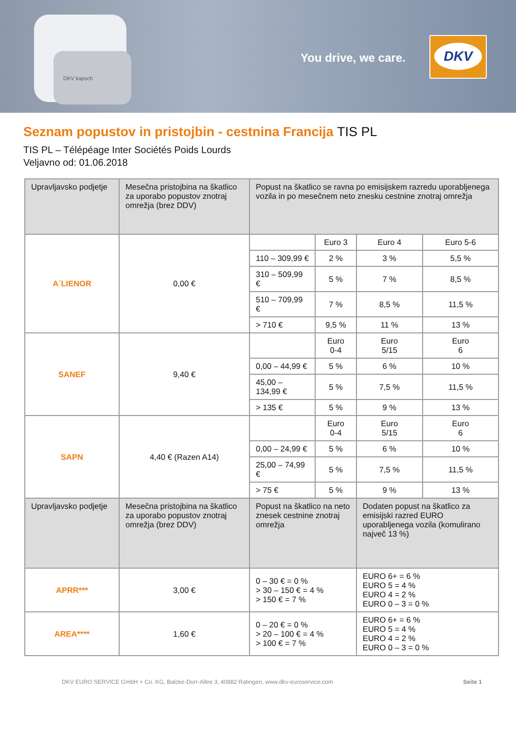DKV kapsch You drive, we care.
DKV
Seznam popustov in pristojbin - cestnina Francija TIS PL
TIS PL – Télépéage Inter Sociétés Poids Lourds
Veljavno od: 01.06.2018
| Upravljavsko podjetje | Mesečna pristojbina na škatlico za uporabo popustov znotraj omrežja (brez DDV) | Popust na škatlico se ravna po emisijskem razredu uporabljenega vozila in po mesečnem neto znesku cestnine znotraj omrežja | | | |
| --- | --- | --- | --- | --- | --- |
| A´LIENOR | 0,00 € | | Euro 3 | Euro 4 | Euro 5-6 |
| | | 110 – 309,99 € | 2 % | 3 % | 5,5 % |
| | | 310 – 509,99 € | 5 % | 7 % | 8,5 % |
| | | 510 – 709,99 € | 7 % | 8,5 % | 11,5 % |
| | | > 710 € | 9,5 % | 11 % | 13 % |
| SANEF | 9,40 € | | Euro 0-4 | Euro 5/15 | Euro 6 |
| | | 0,00 – 44,99 € | 5 % | 6 % | 10 % |
| | | 45,00 – 134,99 € | 5 % | 7,5 % | 11,5 % |
| | | > 135 € | 5 % | 9 % | 13 % |
| SAPN | 4,40 € (Razen A14) | | Euro 0-4 | Euro 5/15 | Euro 6 |
| | | 0,00 – 24,99 € | 5 % | 6 % | 10 % |
| | | 25,00 – 74,99 € | 5 % | 7,5 % | 11,5 % |
| | | > 75 € | 5 % | 9 % | 13 % |
| Upravljavsko podjetje | Mesečna pristojbina na škatlico za uporabo popustov znotraj omrežja (brez DDV) | Popust na škatlico na neto znesek cestnine znotraj omrežja | | Dodaten popust na škatlico za emisijski razred EURO uporabljenega vozila (komulirano največ 13 %) | |
| APRR*** | 3,00 € | 0 – 30 € = 0 % > 30 – 150 € = 4 % > 150 € = 7 % | | EURO 6+ = 6 % EURO 5 = 4 % EURO 4 = 2 % EURO 0 – 3 = 0 % | |
| AREA**** | 1,60 € | 0 – 20 € = 0 % > 20 – 100 € = 4 % > 100 € = 7 % | | EURO 6+ = 6 % EURO 5 = 4 % EURO 4 = 2 % EURO 0 – 3 = 0 % | |
DKV EURO SERVICE GmbH + Co. KG, Balcke-Dürr-Allee 3, 40882 Ratingen, www.dkv-euroservice.com Seite 1